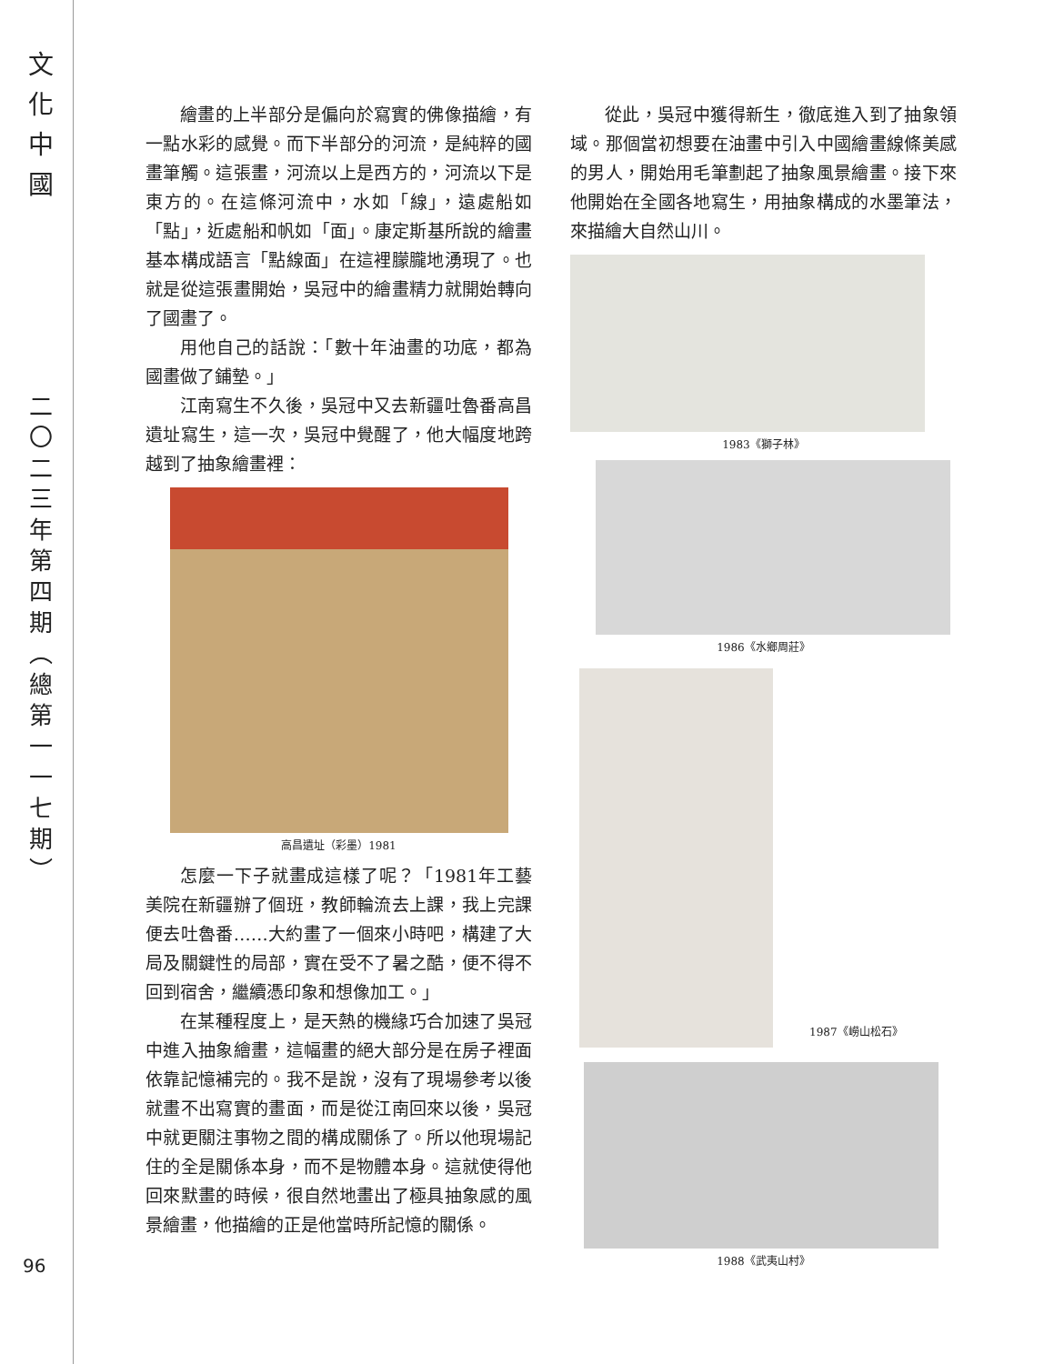文
化
中
國
二
〇
二
三
年
第
四
期
︵
總
第
一
一
七
期
︶
96
繪畫的上半部分是偏向於寫實的佛像描繪，有一點水彩的感覺。而下半部分的河流，是純粹的國畫筆觸。這張畫，河流以上是西方的，河流以下是東方的。在這條河流中，水如「線」，遠處船如「點」，近處船和帆如「面」。康定斯基所說的繪畫基本構成語言「點線面」在這裡朦朧地湧現了。也就是從這張畫開始，吳冠中的繪畫精力就開始轉向了國畫了。
用他自己的話說：「數十年油畫的功底，都為國畫做了鋪墊。」
江南寫生不久後，吳冠中又去新疆吐魯番高昌遺址寫生，這一次，吳冠中覺醒了，他大幅度地跨越到了抽象繪畫裡：
高昌遺址（彩墨）1981
怎麼一下子就畫成這樣了呢？「1981年工藝美院在新疆辦了個班，教師輪流去上課，我上完課便去吐魯番……大約畫了一個來小時吧，構建了大局及關鍵性的局部，實在受不了暑之酷，便不得不回到宿舍，繼續憑印象和想像加工。」
在某種程度上，是天熱的機緣巧合加速了吳冠中進入抽象繪畫，這幅畫的絕大部分是在房子裡面依靠記憶補完的。我不是說，沒有了現場參考以後就畫不出寫實的畫面，而是從江南回來以後，吳冠中就更關注事物之間的構成關係了。所以他現場記住的全是關係本身，而不是物體本身。這就使得他回來默畫的時候，很自然地畫出了極具抽象感的風景繪畫，他描繪的正是他當時所記憶的關係。
從此，吳冠中獲得新生，徹底進入到了抽象領域。那個當初想要在油畫中引入中國繪畫線條美感的男人，開始用毛筆劃起了抽象風景繪畫。接下來他開始在全國各地寫生，用抽象構成的水墨筆法，來描繪大自然山川。
1983《獅子林》
1986《水鄉周莊》
1987《嶗山松石》
1988《武夷山村》